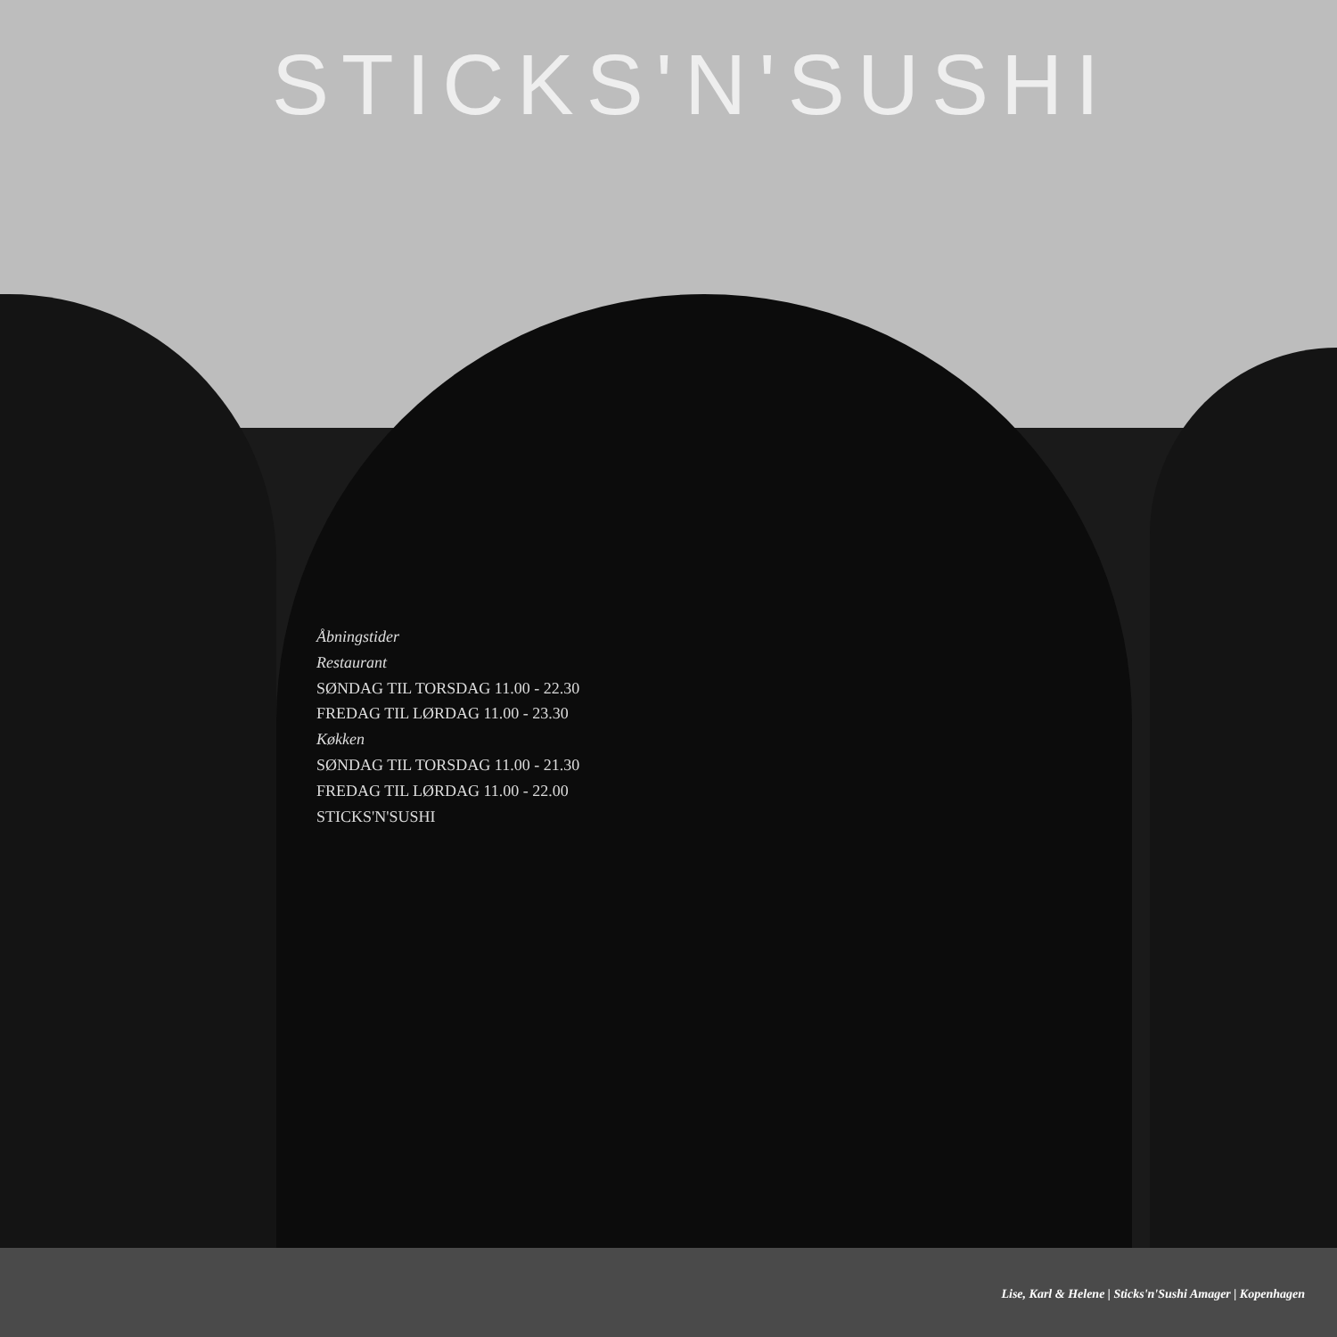STICKS'N'SUSHI
Åbningstider
Restaurant
SØNDAG TIL TORSDAG 11.00 - 22.30
FREDAG TIL LØRDAG 11.00 - 23.30
Køkken
SØNDAG TIL TORSDAG 11.00 - 21.30
FREDAG TIL LØRDAG 11.00 - 22.00
STICKS'N'SUSHI
Lise, Karl & Helene | Sticks'n'Sushi Amager | Kopenhagen